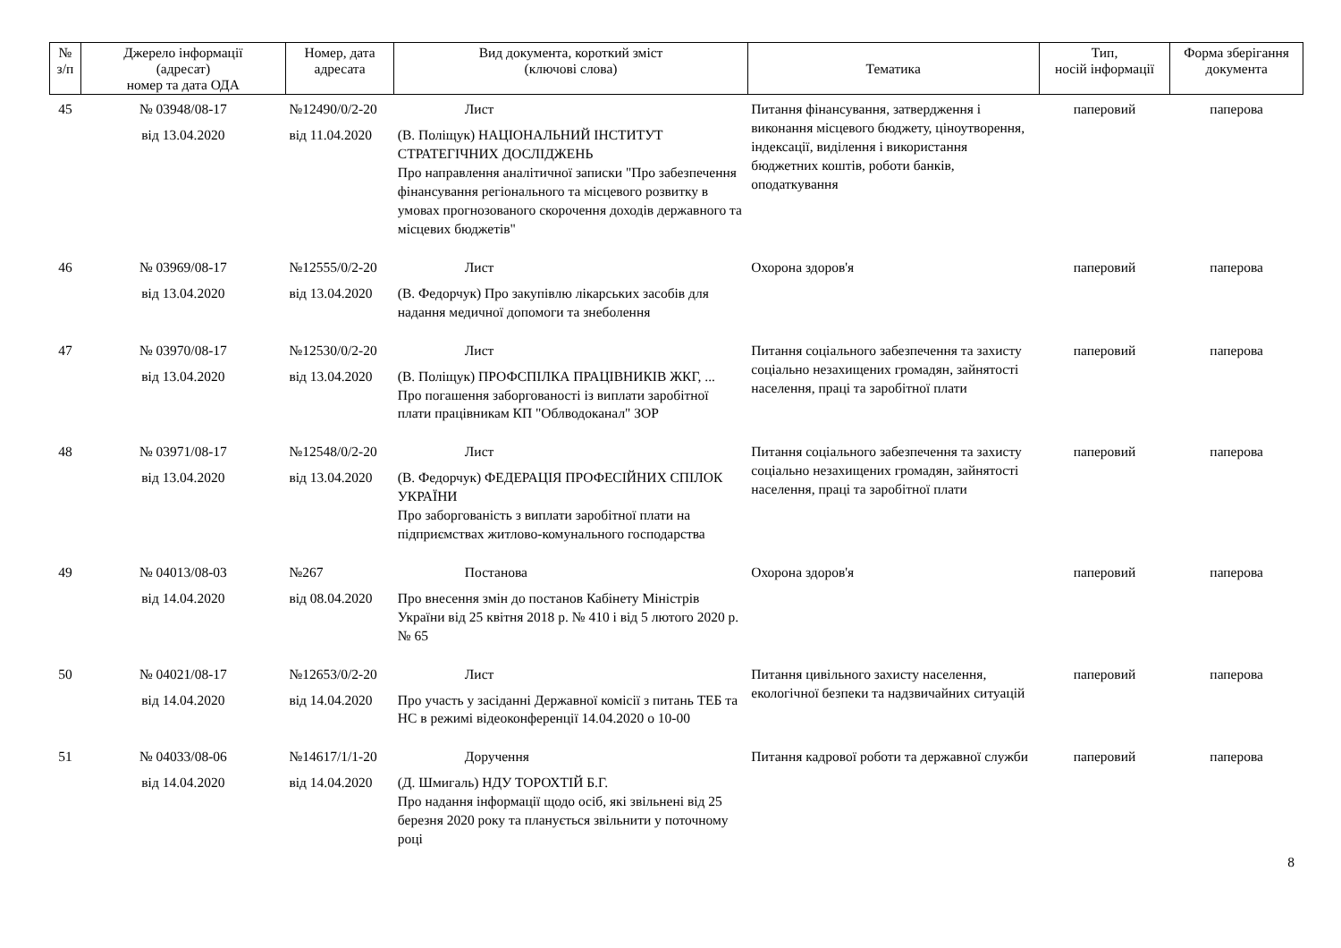| № з/п | Джерело інформації (адресат) номер та дата ОДА | Номер, дата адресата | Вид документа, короткий зміст (ключові слова) | Тематика | Тип, носій інформації | Форма зберігання документа |
| --- | --- | --- | --- | --- | --- | --- |
| 45 | № 03948/08-17 від 13.04.2020 | №12490/0/2-20 від 11.04.2020 | Лист (В. Поліщук) НАЦІОНАЛЬНИЙ ІНСТИТУТ СТРАТЕГІЧНИХ ДОСЛІДЖЕНЬ Про направлення аналітичної записки "Про забезпечення фінансування регіонального та місцевого розвитку в умовах прогнозованого скорочення доходів державного та місцевих бюджетів" | Питання фінансування, затвердження і виконання місцевого бюджету, ціноутворення, індексації, виділення і використання бюджетних коштів, роботи банків, оподаткування | паперовий | паперова |
| 46 | № 03969/08-17 від 13.04.2020 | №12555/0/2-20 від 13.04.2020 | Лист (В. Федорчук) Про закупівлю лікарських засобів для надання медичної допомоги та знеболення | Охорона здоров'я | паперовий | паперова |
| 47 | № 03970/08-17 від 13.04.2020 | №12530/0/2-20 від 13.04.2020 | Лист (В. Поліщук) ПРОФСПІЛКА ПРАЦІВНИКІВ ЖКГ, ... Про погашення заборгованості із виплати заробітної плати працівникам КП "Облводоканал" ЗОР | Питання соціального забезпечення та захисту соціально незахищених громадян, зайнятості населення, праці та заробітної плати | паперовий | паперова |
| 48 | № 03971/08-17 від 13.04.2020 | №12548/0/2-20 від 13.04.2020 | Лист (В. Федорчук) ФЕДЕРАЦІЯ ПРОФЕСІЙНИХ СПІЛОК УКРАЇНИ Про заборгованість з виплати заробітної плати на підприємствах житлово-комунального господарства | Питання соціального забезпечення та захисту соціально незахищених громадян, зайнятості населення, праці та заробітної плати | паперовий | паперова |
| 49 | № 04013/08-03 від 14.04.2020 | №267 від 08.04.2020 | Постанова Про внесення змін до постанов Кабінету Міністрів України від 25 квітня 2018 р. № 410 і від 5 лютого 2020 р. № 65 | Охорона здоров'я | паперовий | паперова |
| 50 | № 04021/08-17 від 14.04.2020 | №12653/0/2-20 від 14.04.2020 | Лист Про участь у засіданні Державної комісії з питань ТЕБ та НС в режимі відеоконференції 14.04.2020 о 10-00 | Питання цивільного захисту населення, екологічної безпеки та надзвичайних ситуацій | паперовий | паперова |
| 51 | № 04033/08-06 від 14.04.2020 | №14617/1/1-20 від 14.04.2020 | Доручення (Д. Шмигаль) НДУ ТОРОХТІЙ Б.Г. Про надання інформації щодо осіб, які звільнені від 25 березня 2020 року та планується звільнити у поточному році | Питання кадрової роботи та державної служби | паперовий | паперова |
8